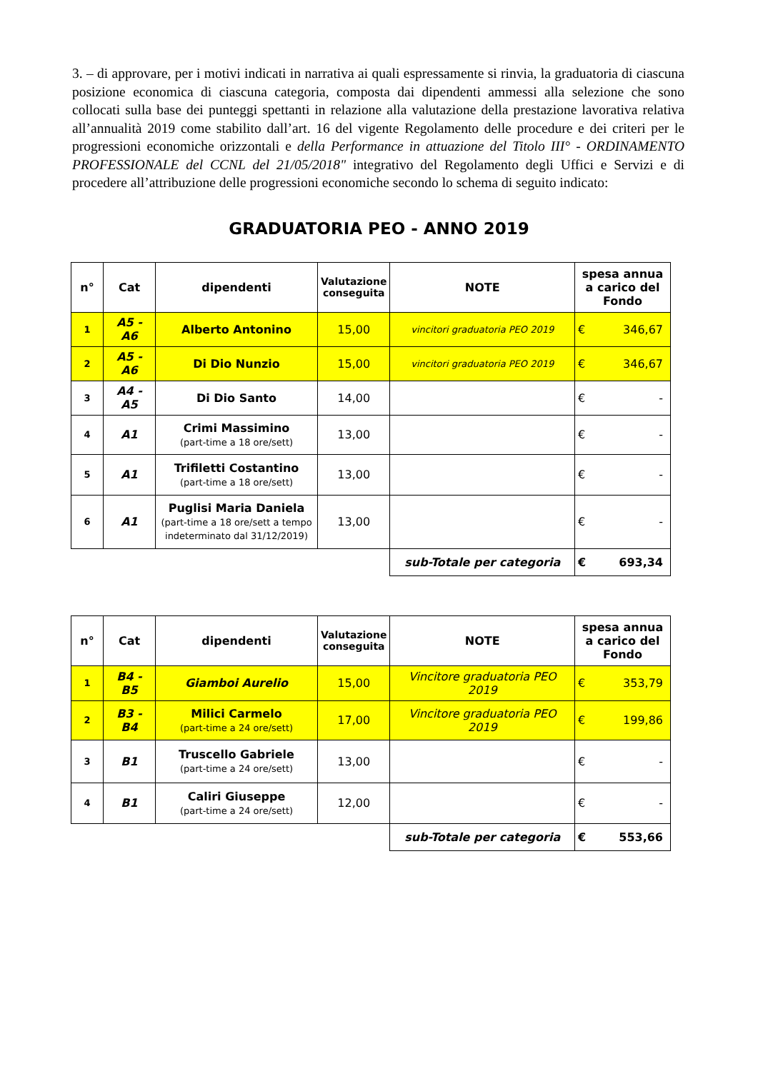3. – di approvare, per i motivi indicati in narrativa ai quali espressamente si rinvia, la graduatoria di ciascuna posizione economica di ciascuna categoria, composta dai dipendenti ammessi alla selezione che sono collocati sulla base dei punteggi spettanti in relazione alla valutazione della prestazione lavorativa relativa all’annualità 2019 come stabilito dall’art. 16 del vigente Regolamento delle procedure e dei criteri per le progressioni economiche orizzontali e della Performance in attuazione del Titolo III° - ORDINAMENTO PROFESSIONALE del CCNL del 21/05/2018" integrativo del Regolamento degli Uffici e Servizi e di procedere all’attribuzione delle progressioni economiche secondo lo schema di seguito indicato:
GRADUATORIA PEO - ANNO 2019
| n° | Cat | dipendenti | Valutazione conseguita | NOTE | spesa annua a carico del Fondo |
| --- | --- | --- | --- | --- | --- |
| 1 | A5 - A6 | Alberto Antonino | 15,00 | vincitori graduatoria PEO 2019 | € 346,67 |
| 2 | A5 - A6 | Di Dio Nunzio | 15,00 | vincitori graduatoria PEO 2019 | € 346,67 |
| 3 | A4 - A5 | Di Dio Santo | 14,00 | | € - |
| 4 | A1 | Crimi Massimino (part-time a 18 ore/sett) | 13,00 | | € - |
| 5 | A1 | Trifiletti Costantino (part-time a 18 ore/sett) | 13,00 | | € - |
| 6 | A1 | Puglisi Maria Daniela (part-time a 18 ore/sett a tempo indeterminato dal 31/12/2019) | 13,00 | | € - |
| | | | | sub-Totale per categoria | € 693,34 |
| n° | Cat | dipendenti | Valutazione conseguita | NOTE | spesa annua a carico del Fondo |
| --- | --- | --- | --- | --- | --- |
| 1 | B4 - B5 | Giamboi Aurelio | 15,00 | Vincitore graduatoria PEO 2019 | € 353,79 |
| 2 | B3 - B4 | Milici Carmelo (part-time a 24 ore/sett) | 17,00 | Vincitore graduatoria PEO 2019 | € 199,86 |
| 3 | B1 | Truscello Gabriele (part-time a 24 ore/sett) | 13,00 | | € - |
| 4 | B1 | Caliri Giuseppe (part-time a 24 ore/sett) | 12,00 | | € - |
| | | | | sub-Totale per categoria | € 553,66 |